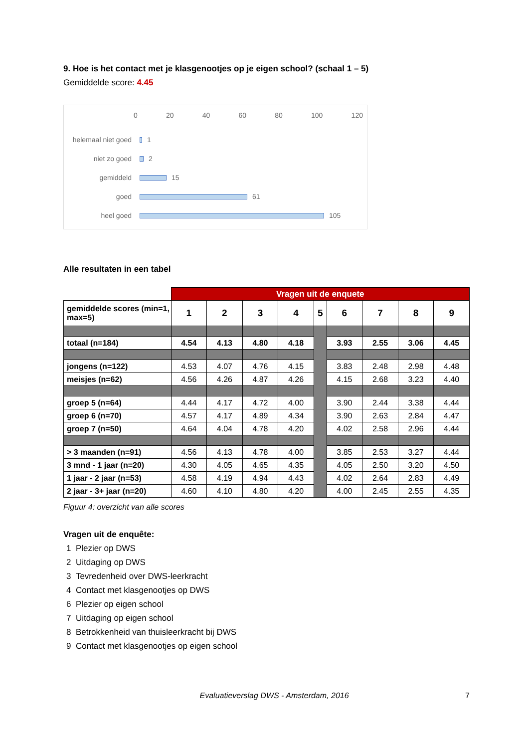9. Hoe is het contact met je klasgenootjes op je eigen school? (schaal 1 – 5)
Gemiddelde score: 4.45
0 20 40 60 80 100 120
helemaal niet goed 1
niet zo goed 2
gemiddeld 15
goed 61
heel goed 105
Alle resultaten in een tabel
| | Vragen uit de enquete | | | | | | | | |
| gemiddelde scores (min=1, max=5) | 1 | 2 | 3 | 4 | 5 | 6 | 7 | 8 | 9 |
| totaal (n=184) | 4.54 | 4.13 | 4.80 | 4.18 | | 3.93 | 2.55 | 3.06 | 4.45 |
| jongens (n=122) | 4.53 | 4.07 | 4.76 | 4.15 | | 3.83 | 2.48 | 2.98 | 4.48 |
| meisjes (n=62) | 4.56 | 4.26 | 4.87 | 4.26 | | 4.15 | 2.68 | 3.23 | 4.40 |
| groep 5 (n=64) | 4.44 | 4.17 | 4.72 | 4.00 | | 3.90 | 2.44 | 3.38 | 4.44 |
| groep 6 (n=70) | 4.57 | 4.17 | 4.89 | 4.34 | | 3.90 | 2.63 | 2.84 | 4.47 |
| groep 7 (n=50) | 4.64 | 4.04 | 4.78 | 4.20 | | 4.02 | 2.58 | 2.96 | 4.44 |
| > 3 maanden (n=91) | 4.56 | 4.13 | 4.78 | 4.00 | | 3.85 | 2.53 | 3.27 | 4.44 |
| 3 mnd - 1 jaar (n=20) | 4.30 | 4.05 | 4.65 | 4.35 | | 4.05 | 2.50 | 3.20 | 4.50 |
| 1 jaar - 2 jaar (n=53) | 4.58 | 4.19 | 4.94 | 4.43 | | 4.02 | 2.64 | 2.83 | 4.49 |
| 2 jaar - 3+ jaar (n=20) | 4.60 | 4.10 | 4.80 | 4.20 | | 4.00 | 2.45 | 2.55 | 4.35 |
Figuur 4: overzicht van alle scores
Vragen uit de enquête:
1 Plezier op DWS
2 Uitdaging op DWS
3 Tevredenheid over DWS-leerkracht
4 Contact met klasgenootjes op DWS
6 Plezier op eigen school
7 Uitdaging op eigen school
8 Betrokkenheid van thuisleerkracht bij DWS
9 Contact met klasgenootjes op eigen school
Evaluatieverslag DWS - Amsterdam, 2016 7